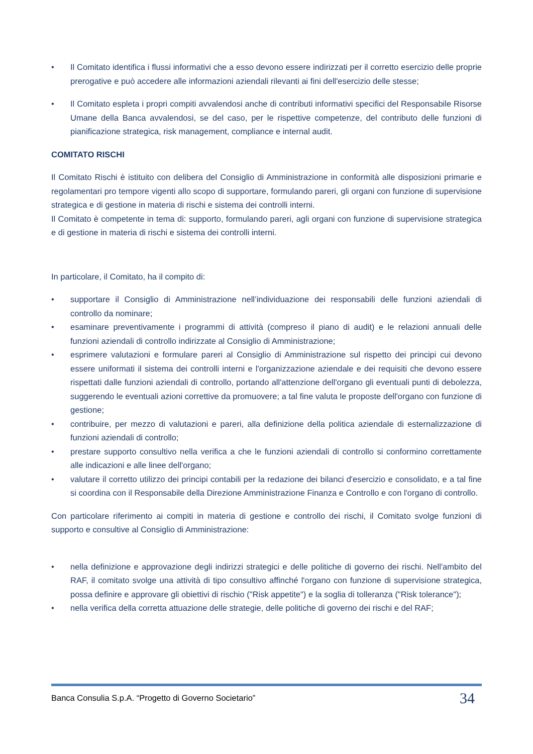• Il Comitato identifica i flussi informativi che a esso devono essere indirizzati per il corretto esercizio delle proprie prerogative e può accedere alle informazioni aziendali rilevanti ai fini dell'esercizio delle stesse;
• Il Comitato espleta i propri compiti avvalendosi anche di contributi informativi specifici del Responsabile Risorse Umane della Banca avvalendosi, se del caso, per le rispettive competenze, del contributo delle funzioni di pianificazione strategica, risk management, compliance e internal audit.
COMITATO RISCHI
Il Comitato Rischi è istituito con delibera del Consiglio di Amministrazione in conformità alle disposizioni primarie e regolamentari pro tempore vigenti allo scopo di supportare, formulando pareri, gli organi con funzione di supervisione strategica e di gestione in materia di rischi e sistema dei controlli interni.
Il Comitato è competente in tema di: supporto, formulando pareri, agli organi con funzione di supervisione strategica e di gestione in materia di rischi e sistema dei controlli interni.
In particolare, il Comitato, ha il compito di:
• supportare il Consiglio di Amministrazione nell’individuazione dei responsabili delle funzioni aziendali di controllo da nominare;
• esaminare preventivamente i programmi di attività (compreso il piano di audit) e le relazioni annuali delle funzioni aziendali di controllo indirizzate al Consiglio di Amministrazione;
• esprimere valutazioni e formulare pareri al Consiglio di Amministrazione sul rispetto dei principi cui devono essere uniformati il sistema dei controlli interni e l'organizzazione aziendale e dei requisiti che devono essere rispettati dalle funzioni aziendali di controllo, portando all'attenzione dell'organo gli eventuali punti di debolezza, suggerendo le eventuali azioni correttive da promuovere; a tal fine valuta le proposte dell'organo con funzione di gestione;
• contribuire, per mezzo di valutazioni e pareri, alla definizione della politica aziendale di esternalizzazione di funzioni aziendali di controllo;
• prestare supporto consultivo nella verifica a che le funzioni aziendali di controllo si conformino correttamente alle indicazioni e alle linee dell'organo;
• valutare il corretto utilizzo dei principi contabili per la redazione dei bilanci d'esercizio e consolidato, e a tal fine si coordina con il Responsabile della Direzione Amministrazione Finanza e Controllo e con l'organo di controllo.
Con particolare riferimento ai compiti in materia di gestione e controllo dei rischi, il Comitato svolge funzioni di supporto e consultive al Consiglio di Amministrazione:
• nella definizione e approvazione degli indirizzi strategici e delle politiche di governo dei rischi. Nell'ambito del RAF, il comitato svolge una attività di tipo consultivo affinché l'organo con funzione di supervisione strategica, possa definire e approvare gli obiettivi di rischio ("Risk appetite") e la soglia di tolleranza ("Risk tolerance");
• nella verifica della corretta attuazione delle strategie, delle politiche di governo dei rischi e del RAF;
Banca Consulia S.p.A. “Progetto di Governo Societario” 34